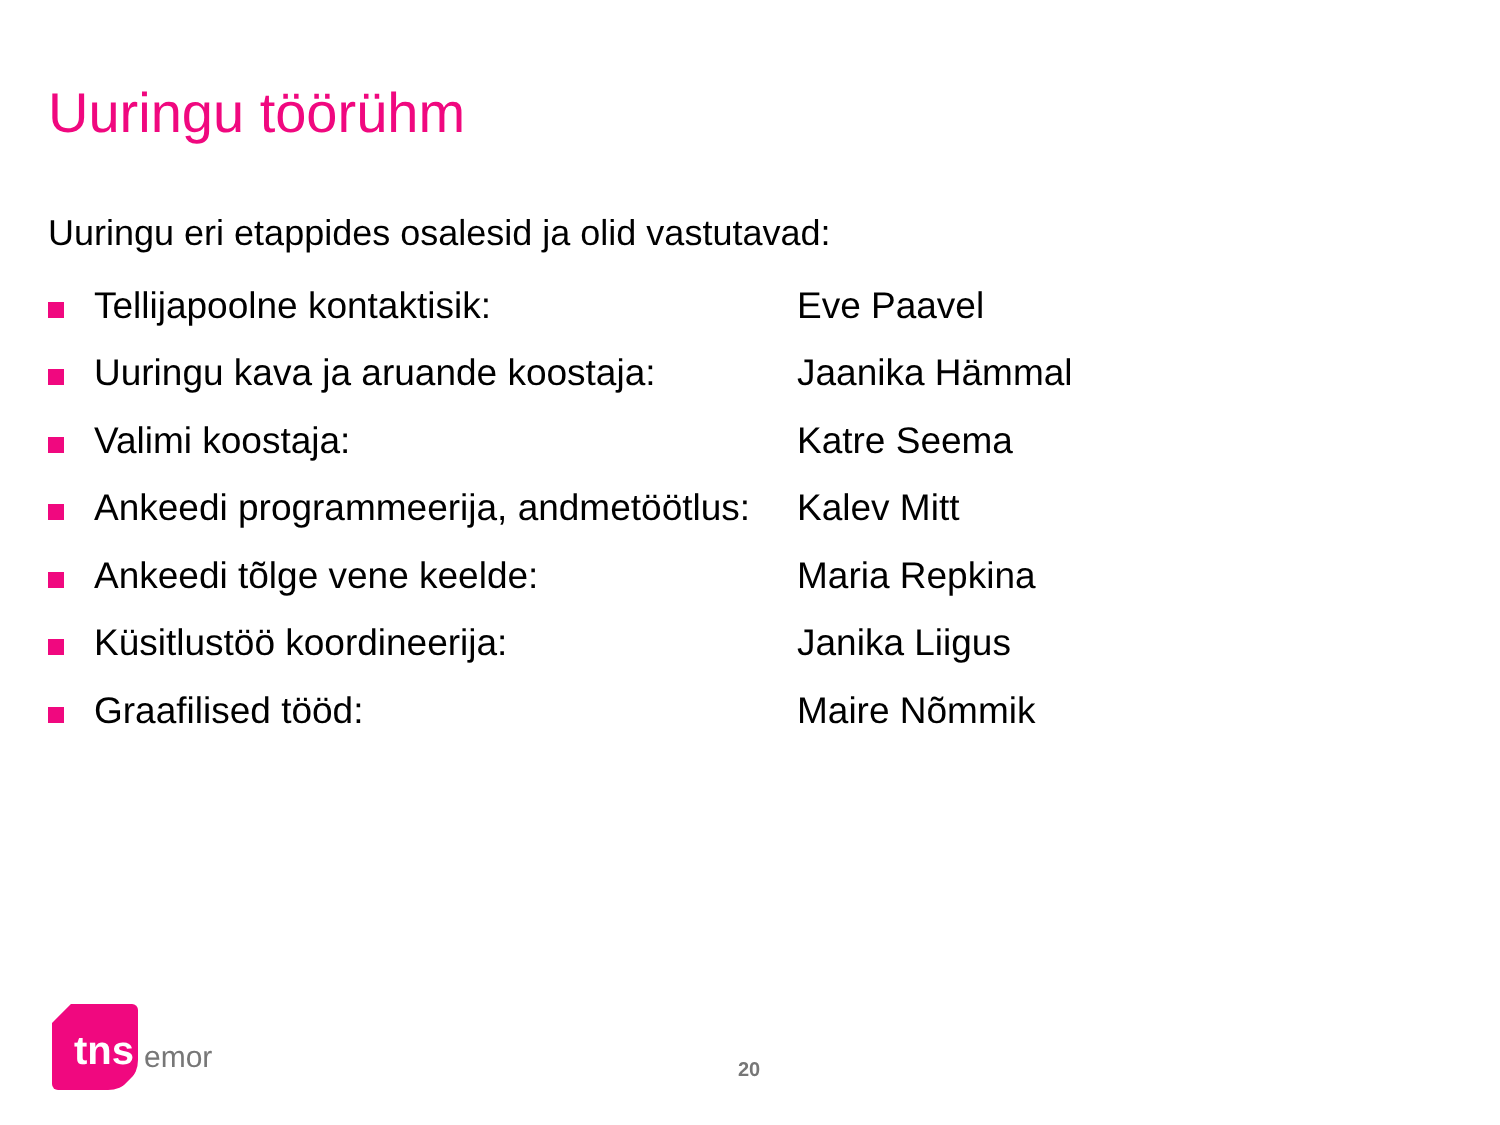Uuringu töörühm
Uuringu eri etappides osalesid ja olid vastutavad:
| | Tellijapoolne kontaktisik: | Eve Paavel |
| | Uuringu kava ja aruande koostaja: | Jaanika Hämmal |
| | Valimi koostaja: | Katre Seema |
| | Ankeedi programmeerija, andmetöötlus: | Kalev Mitt |
| | Ankeedi tõlge vene keelde: | Maria Repkina |
| | Küsitlustöö koordineerija: | Janika Liigus |
| | Graafilised tööd: | Maire Nõmmik |
tns emor 20